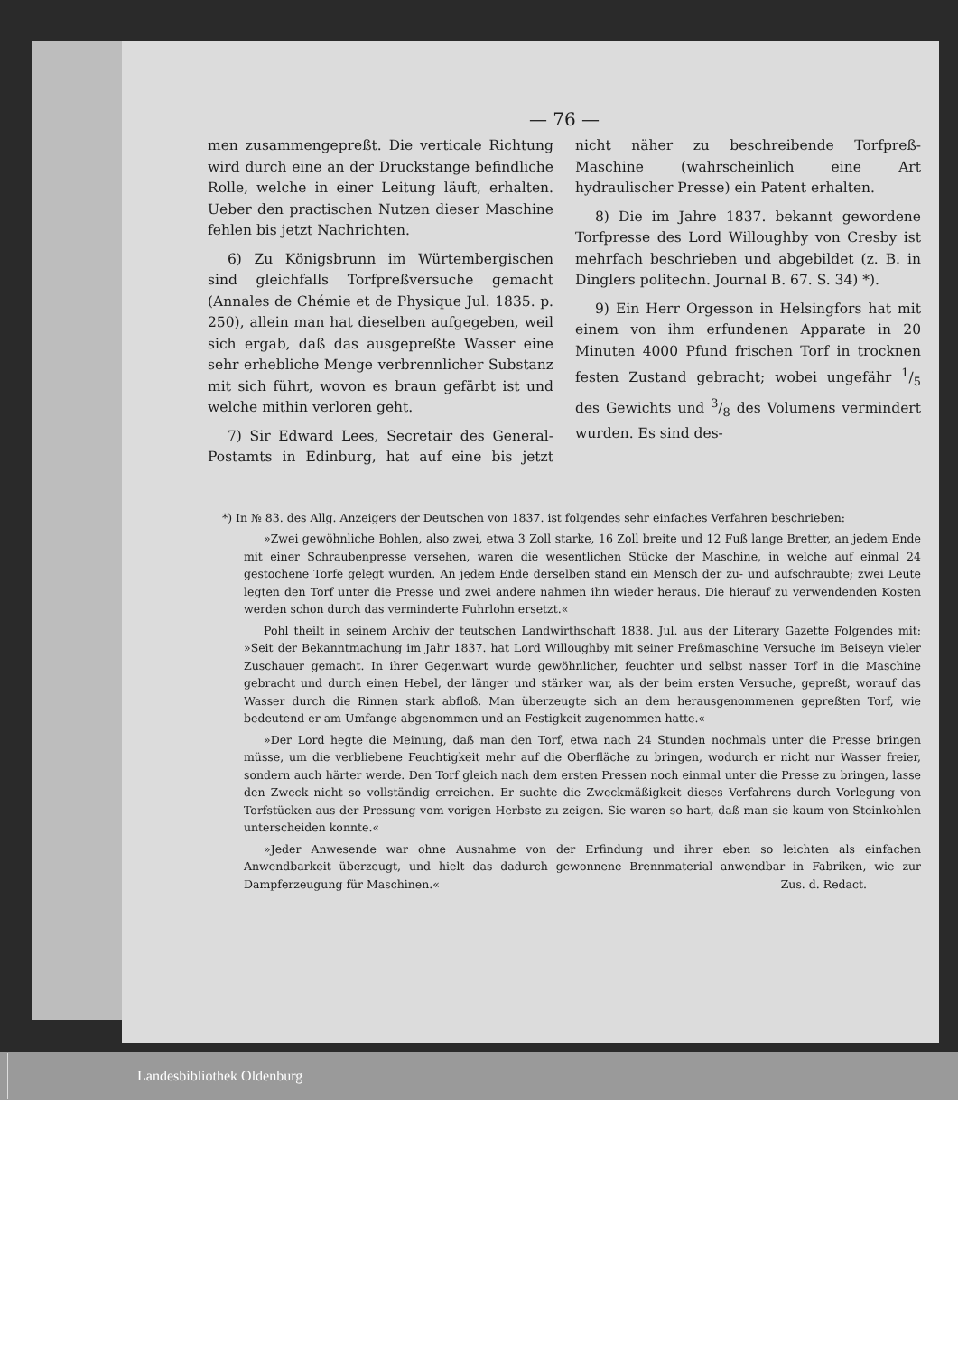— 76 —
men zusammengepreßt. Die verticale Richtung wird durch eine an der Druckstange befindliche Rolle, welche in einer Leitung läuft, erhalten. Ueber den practischen Nutzen dieser Maschine fehlen bis jetzt Nachrichten.
6) Zu Königsbrunn im Würtembergischen sind gleichfalls Torfpreßversuche gemacht (Annales de Chémie et de Physique Jul. 1835. p. 250), allein man hat dieselben aufgegeben, weil sich ergab, daß das ausgepreßte Wasser eine sehr erhebliche Menge verbrennlicher Substanz mit sich führt, wovon es braun gefärbt ist und welche mithin verloren geht.
7) Sir Edward Lees, Secretair des General-Postamts in Edinburg, hat auf eine bis jetzt nicht näher zu beschreibende Torfpreß-Maschine (wahrscheinlich eine Art hydraulischer Presse) ein Patent erhalten.
8) Die im Jahre 1837. bekannt gewordene Torfpresse des Lord Willoughby von Cresby ist mehrfach beschrieben und abgebildet (z. B. in Dinglers politechn. Journal B. 67. S. 34) *).
9) Ein Herr Orgesson in Helsingfors hat mit einem von ihm erfundenen Apparate in 20 Minuten 4000 Pfund frischen Torf in trocknen festen Zustand gebracht; wobei ungefähr 1/5 des Gewichts und 3/8 des Volumens vermindert wurden. Es sind des-
*) In № 83. des Allg. Anzeigers der Deutschen von 1837. ist folgendes sehr einfaches Verfahren beschrieben:
»Zwei gewöhnliche Bohlen, also zwei, etwa 3 Zoll starke, 16 Zoll breite und 12 Fuß lange Bretter, an jedem Ende mit einer Schraubenpresse versehen, waren die wesentlichen Stücke der Maschine, in welche auf einmal 24 gestochene Torfe gelegt wurden. An jedem Ende derselben stand ein Mensch der zu- und aufschraubte; zwei Leute legten den Torf unter die Presse und zwei andere nahmen ihn wieder heraus. Die hierauf zu verwendenden Kosten werden schon durch das verminderte Fuhrlohn ersetzt.«
Pohl theilt in seinem Archiv der teutschen Landwirthschaft 1838. Jul. aus der Literary Gazette Folgendes mit: »Seit der Bekanntmachung im Jahr 1837. hat Lord Willoughby mit seiner Preßmaschine Versuche im Beiseyn vieler Zuschauer gemacht. In ihrer Gegenwart wurde gewöhnlicher, feuchter und selbst nasser Torf in die Maschine gebracht und durch einen Hebel, der länger und stärker war, als der beim ersten Versuche, gepreßt, worauf das Wasser durch die Rinnen stark abfloß. Man überzeugte sich an dem herausgenommenen gepreßten Torf, wie bedeutend er am Umfange abgenommen und an Festigkeit zugenommen hatte.«
»Der Lord hegte die Meinung, daß man den Torf, etwa nach 24 Stunden nochmals unter die Presse bringen müsse, um die verbliebene Feuchtigkeit mehr auf die Oberfläche zu bringen, wodurch er nicht nur Wasser freier, sondern auch härter werde. Den Torf gleich nach dem ersten Pressen noch einmal unter die Presse zu bringen, lasse den Zweck nicht so vollständig erreichen. Er suchte die Zweckmäßigkeit dieses Verfahrens durch Vorlegung von Torfstücken aus der Pressung vom vorigen Herbste zu zeigen. Sie waren so hart, daß man sie kaum von Steinkohlen unterscheiden konnte.«
»Jeder Anwesende war ohne Ausnahme von der Erfindung und ihrer eben so leichten als einfachen Anwendbarkeit überzeugt, und hielt das dadurch gewonnene Brennmaterial anwendbar in Fabriken, wie zur Dampferzeugung für Maschinen.« Zus. d. Redact.
Landesbibliothek Oldenburg